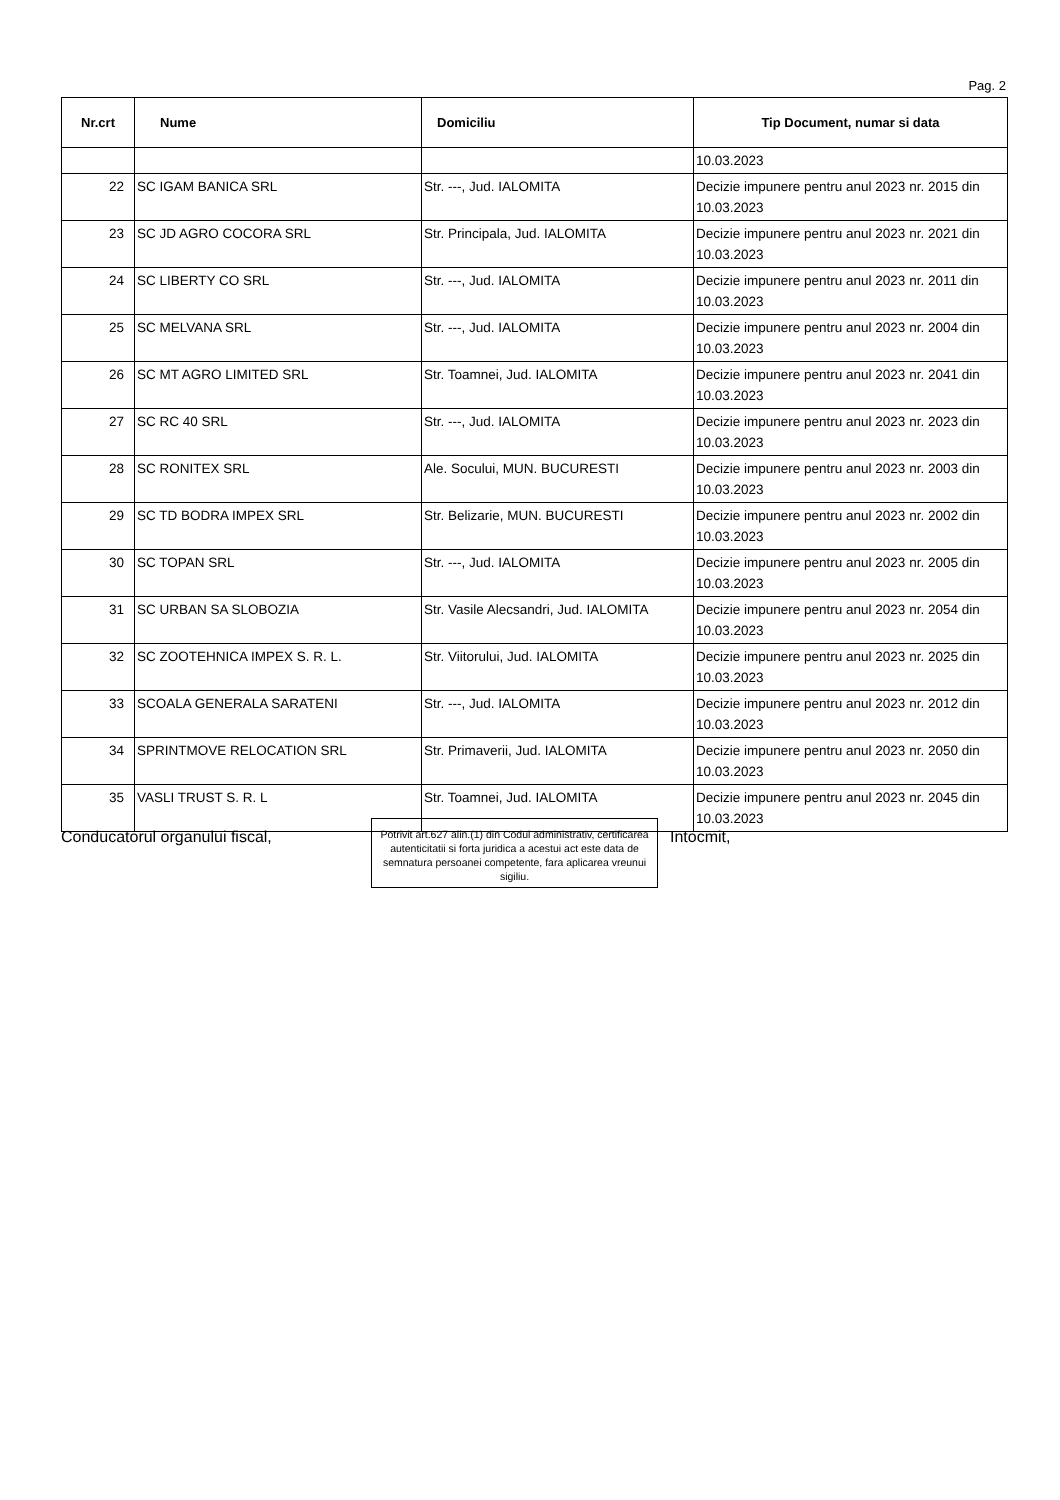Pag. 2
| Nr.crt | Nume | Domiciliu | Tip Document, numar si data |
| --- | --- | --- | --- |
| | | | 10.03.2023 |
| 22 | SC IGAM BANICA SRL | Str. ---, Jud. IALOMITA | Decizie impunere pentru anul 2023 nr. 2015 din 10.03.2023 |
| 23 | SC JD AGRO COCORA SRL | Str. Principala, Jud. IALOMITA | Decizie impunere pentru anul 2023 nr. 2021 din 10.03.2023 |
| 24 | SC LIBERTY CO SRL | Str. ---, Jud. IALOMITA | Decizie impunere pentru anul 2023 nr. 2011 din 10.03.2023 |
| 25 | SC MELVANA SRL | Str. ---, Jud. IALOMITA | Decizie impunere pentru anul 2023 nr. 2004 din 10.03.2023 |
| 26 | SC MT AGRO LIMITED SRL | Str. Toamnei, Jud. IALOMITA | Decizie impunere pentru anul 2023 nr. 2041 din 10.03.2023 |
| 27 | SC RC 40 SRL | Str. ---, Jud. IALOMITA | Decizie impunere pentru anul 2023 nr. 2023 din 10.03.2023 |
| 28 | SC RONITEX SRL | Ale. Socului, MUN. BUCURESTI | Decizie impunere pentru anul 2023 nr. 2003 din 10.03.2023 |
| 29 | SC TD BODRA IMPEX SRL | Str. Belizarie, MUN. BUCURESTI | Decizie impunere pentru anul 2023 nr. 2002 din 10.03.2023 |
| 30 | SC TOPAN SRL | Str. ---, Jud. IALOMITA | Decizie impunere pentru anul 2023 nr. 2005 din 10.03.2023 |
| 31 | SC URBAN SA SLOBOZIA | Str. Vasile Alecsandri, Jud. IALOMITA | Decizie impunere pentru anul 2023 nr. 2054 din 10.03.2023 |
| 32 | SC ZOOTEHNICA IMPEX S. R. L. | Str. Viitorului, Jud. IALOMITA | Decizie impunere pentru anul 2023 nr. 2025 din 10.03.2023 |
| 33 | SCOALA GENERALA SARATENI | Str. ---, Jud. IALOMITA | Decizie impunere pentru anul 2023 nr. 2012 din 10.03.2023 |
| 34 | SPRINTMOVE RELOCATION SRL | Str. Primaverii, Jud. IALOMITA | Decizie impunere pentru anul 2023 nr. 2050 din 10.03.2023 |
| 35 | VASLI TRUST S. R. L | Str. Toamnei, Jud. IALOMITA | Decizie impunere pentru anul 2023 nr. 2045 din 10.03.2023 |
Conducatorul organului fiscal,
Potrivit art.627 alin.(1) din Codul administrativ, certificarea autenticitatii si forta juridica a acestui act este data de semnatura persoanei competente, fara aplicarea vreunui sigiliu.
Intocmit,